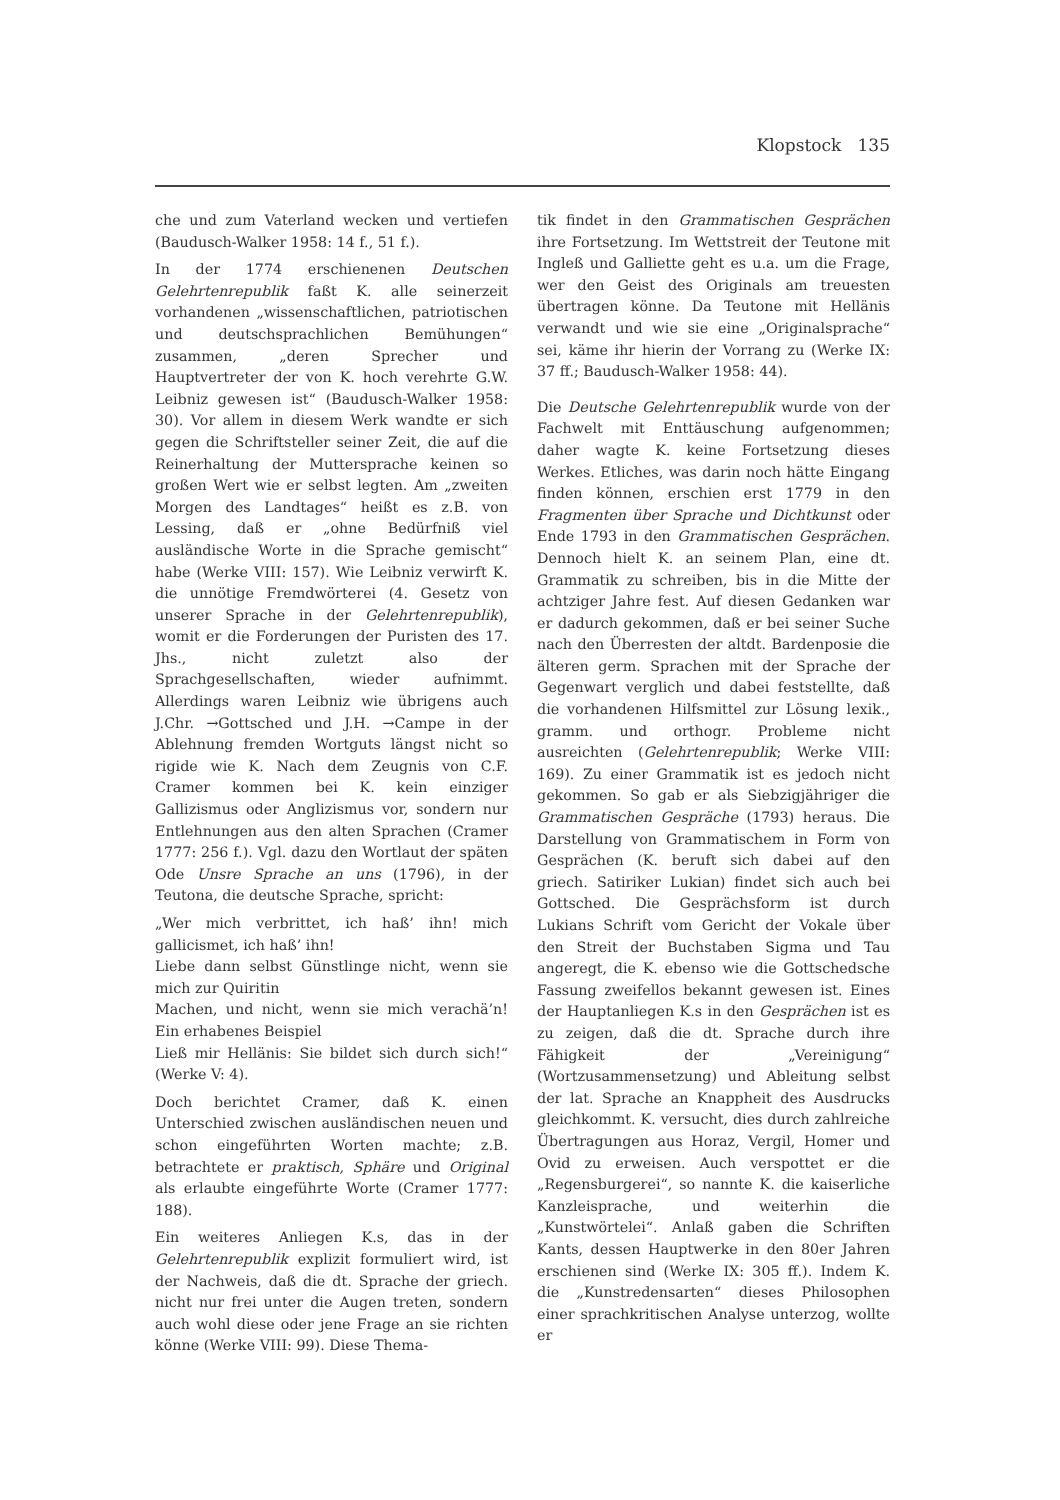Klopstock 135
che und zum Vaterland wecken und vertiefen (Baudusch-Walker 1958: 14 f., 51 f.).
In der 1774 erschienenen Deutschen Gelehrtenrepublik faßt K. alle seinerzeit vorhandenen „wissenschaftlichen, patriotischen und deutschsprachlichen Bemühungen“ zusammen, „deren Sprecher und Hauptvertreter der von K. hoch verehrte G.W. Leibniz gewesen ist“ (Baudusch-Walker 1958: 30). Vor allem in diesem Werk wandte er sich gegen die Schriftsteller seiner Zeit, die auf die Reinerhaltung der Muttersprache keinen so großen Wert wie er selbst legten. Am „zweiten Morgen des Landtages“ heißt es z.B. von Lessing, daß er „ohne Bedürfniß viel ausländische Worte in die Sprache gemischt“ habe (Werke VIII: 157). Wie Leibniz verwirft K. die unnötige Fremdwörterei (4. Gesetz von unserer Sprache in der Gelehrtenrepublik), womit er die Forderungen der Puristen des 17. Jhs., nicht zuletzt also der Sprachgesellschaften, wieder aufnimmt. Allerdings waren Leibniz wie übrigens auch J.Chr. →Gottsched und J.H. →Campe in der Ablehnung fremden Wortguts längst nicht so rigide wie K. Nach dem Zeugnis von C.F. Cramer kommen bei K. kein einziger Gallizismus oder Anglizismus vor, sondern nur Entlehnungen aus den alten Sprachen (Cramer 1777: 256 f.). Vgl. dazu den Wortlaut der späten Ode Unsre Sprache an uns (1796), in der Teutona, die deutsche Sprache, spricht:
„Wer mich verbrittet, ich haß’ ihn! mich gallicismet, ich haß’ ihn!
Liebe dann selbst Günstlinge nicht, wenn sie mich zur Quiritin
Machen, und nicht, wenn sie mich verachä’n! Ein erhabenes Beispiel
Ließ mir Hellänis: Sie bildet sich durch sich!“ (Werke V: 4).
Doch berichtet Cramer, daß K. einen Unterschied zwischen ausländischen neuen und schon eingeführten Worten machte; z.B. betrachtete er praktisch, Sphäre und Original als erlaubte eingeführte Worte (Cramer 1777: 188).
Ein weiteres Anliegen K.s, das in der Gelehrtenrepublik explizit formuliert wird, ist der Nachweis, daß die dt. Sprache der griech. nicht nur frei unter die Augen treten, sondern auch wohl diese oder jene Frage an sie richten könne (Werke VIII: 99). Diese Thema-
tik findet in den Grammatischen Gesprächen ihre Fortsetzung. Im Wettstreit der Teutone mit Ingleß und Galliette geht es u.a. um die Frage, wer den Geist des Originals am treuesten übertragen könne. Da Teutone mit Hellänis verwandt und wie sie eine „Originalsprache“ sei, käme ihr hierin der Vorrang zu (Werke IX: 37 ff.; Baudusch-Walker 1958: 44).
Die Deutsche Gelehrtenrepublik wurde von der Fachwelt mit Enttäuschung aufgenommen; daher wagte K. keine Fortsetzung dieses Werkes. Etliches, was darin noch hätte Eingang finden können, erschien erst 1779 in den Fragmenten über Sprache und Dichtkunst oder Ende 1793 in den Grammatischen Gesprächen. Dennoch hielt K. an seinem Plan, eine dt. Grammatik zu schreiben, bis in die Mitte der achtziger Jahre fest. Auf diesen Gedanken war er dadurch gekommen, daß er bei seiner Suche nach den Überresten der altdt. Bardenposie die älteren germ. Sprachen mit der Sprache der Gegenwart verglich und dabei feststellte, daß die vorhandenen Hilfsmittel zur Lösung lexik., gramm. und orthogr. Probleme nicht ausreichten (Gelehrtenrepublik; Werke VIII: 169). Zu einer Grammatik ist es jedoch nicht gekommen. So gab er als Siebzigjähriger die Grammatischen Gespräche (1793) heraus. Die Darstellung von Grammatischem in Form von Gesprächen (K. beruft sich dabei auf den griech. Satiriker Lukian) findet sich auch bei Gottsched. Die Gesprächsform ist durch Lukians Schrift vom Gericht der Vokale über den Streit der Buchstaben Sigma und Tau angeregt, die K. ebenso wie die Gottschedsche Fassung zweifellos bekannt gewesen ist. Eines der Hauptanliegen K.s in den Gesprächen ist es zu zeigen, daß die dt. Sprache durch ihre Fähigkeit der „Vereinigung“ (Wortzusammensetzung) und Ableitung selbst der lat. Sprache an Knappheit des Ausdrucks gleichkommt. K. versucht, dies durch zahlreiche Übertragungen aus Horaz, Vergil, Homer und Ovid zu erweisen. Auch verspottet er die „Regensburgerei“, so nannte K. die kaiserliche Kanzleisprache, und weiterhin die „Kunstwörtelei“. Anlaß gaben die Schriften Kants, dessen Hauptwerke in den 80er Jahren erschienen sind (Werke IX: 305 ff.). Indem K. die „Kunstredensarten“ dieses Philosophen einer sprachkritischen Analyse unterzog, wollte er